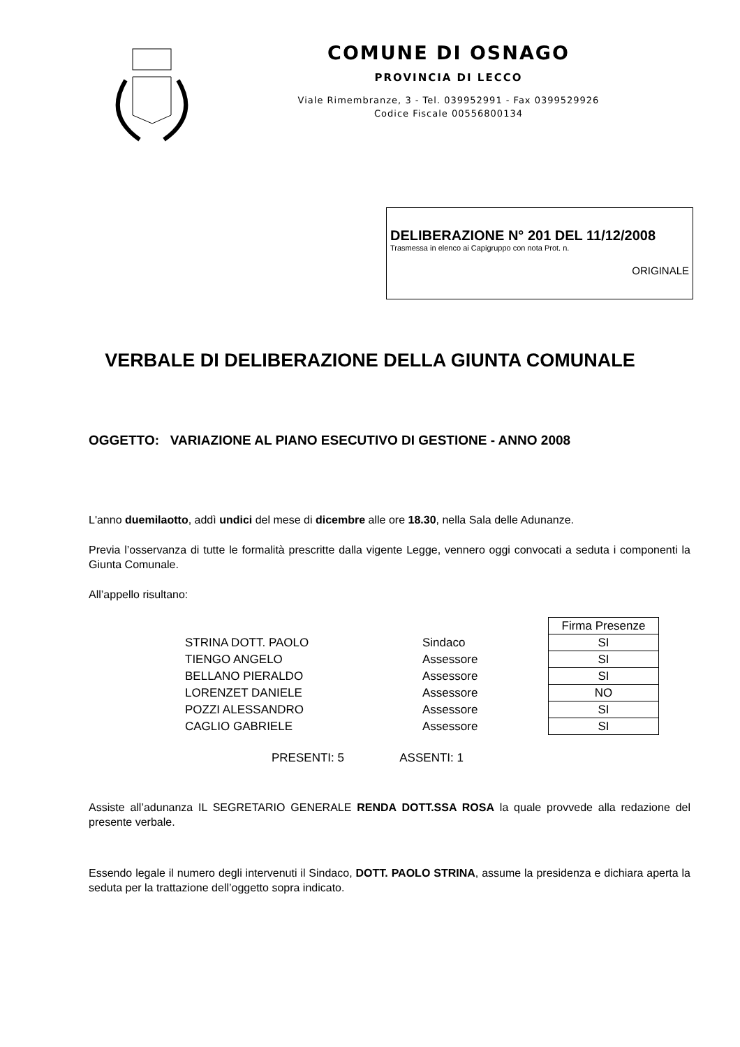COMUNE DI OSNAGO
PROVINCIA DI LECCO
Viale Rimembranze, 3 - Tel. 039952991 - Fax 0399529926
Codice Fiscale 00556800134
DELIBERAZIONE N° 201 DEL 11/12/2008
Trasmessa in elenco ai Capigruppo con nota Prot. n.
ORIGINALE
VERBALE DI DELIBERAZIONE DELLA GIUNTA COMUNALE
OGGETTO: VARIAZIONE AL PIANO ESECUTIVO DI GESTIONE - ANNO 2008
L'anno duemilaotto, addì undici del mese di dicembre alle ore 18.30, nella Sala delle Adunanze.
Previa l’osservanza di tutte le formalità prescritte dalla vigente Legge, vennero oggi convocati a seduta i componenti la Giunta Comunale.
All’appello risultano:
| | | Firma Presenze |
| STRINA DOTT. PAOLO | Sindaco | SI |
| TIENGO ANGELO | Assessore | SI |
| BELLANO PIERALDO | Assessore | SI |
| LORENZET DANIELE | Assessore | NO |
| POZZI ALESSANDRO | Assessore | SI |
| CAGLIO GABRIELE | Assessore | SI |
PRESENTI: 5 ASSENTI: 1
Assiste all’adunanza IL SEGRETARIO GENERALE RENDA DOTT.SSA ROSA la quale provvede alla redazione del presente verbale.
Essendo legale il numero degli intervenuti il Sindaco, DOTT. PAOLO STRINA, assume la presidenza e dichiara aperta la seduta per la trattazione dell’oggetto sopra indicato.